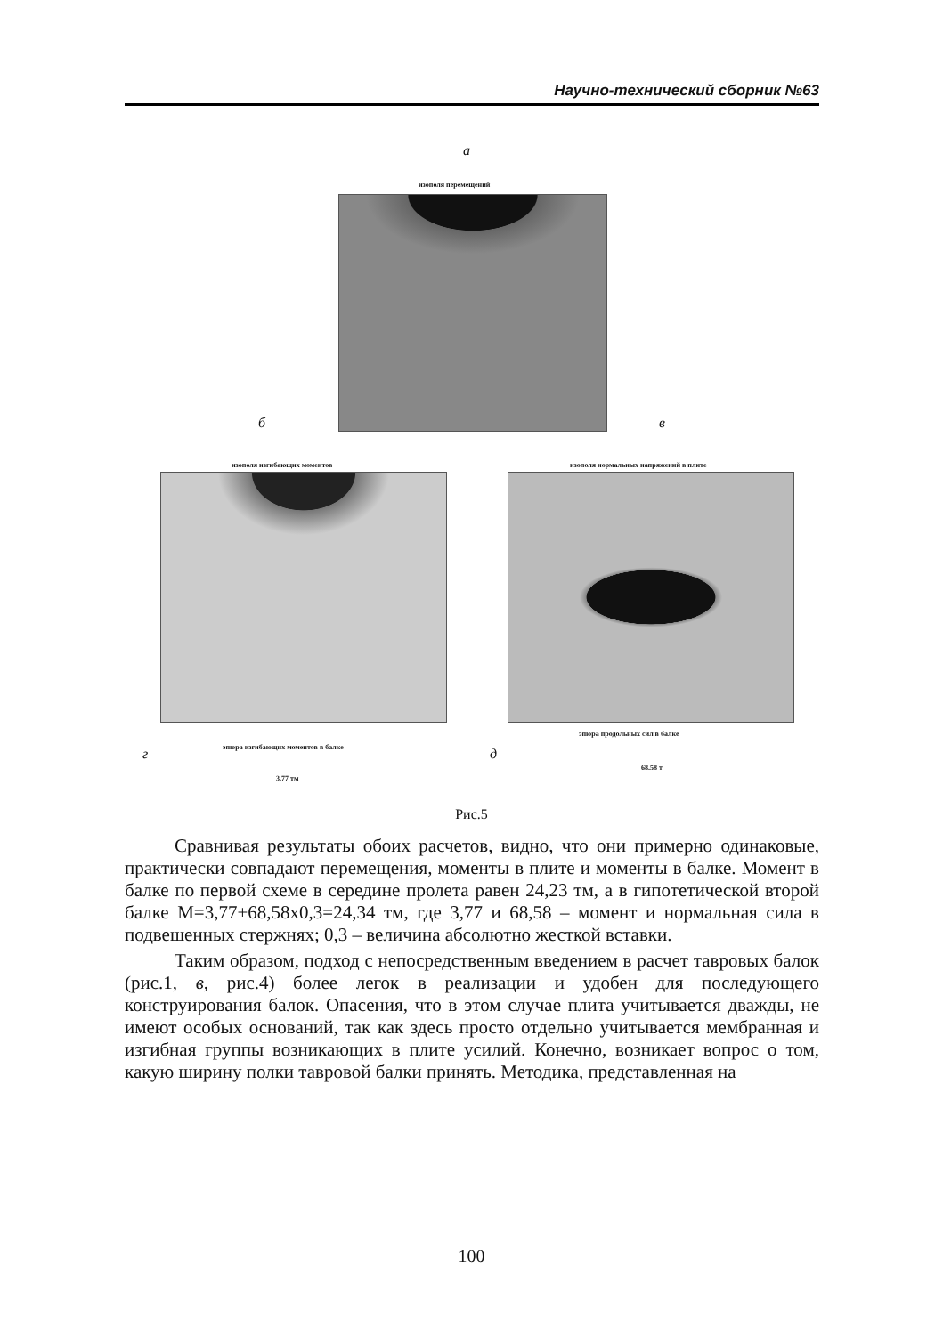Научно-технический сборник №63
а
изополя перемещений
б в
изополя изгибающих моментов
изополя нормальных напряжений в плите
г
эпюра изгибающих моментов в балке
3.77 тм
д
эпюра продольных сил в балке
68.58 т
Рис.5
Сравнивая результаты обоих расчетов, видно, что они примерно одинаковые, практически совпадают перемещения, моменты в плите и моменты в балке. Момент в балке по первой схеме в середине пролета равен 24,23 тм, а в гипотетической второй балке M=3,77+68,58x0,3=24,34 тм, где 3,77 и 68,58 – момент и нормальная сила в подвешенных стержнях; 0,3 – величина абсолютно жесткой вставки.
Таким образом, подход с непосредственным введением в расчет тавровых балок (рис.1, в, рис.4) более легок в реализации и удобен для последующего конструирования балок. Опасения, что в этом случае плита учитывается дважды, не имеют особых оснований, так как здесь просто отдельно учитывается мембранная и изгибная группы возникающих в плите усилий. Конечно, возникает вопрос о том, какую ширину полки тавровой балки принять. Методика, представленная на
100